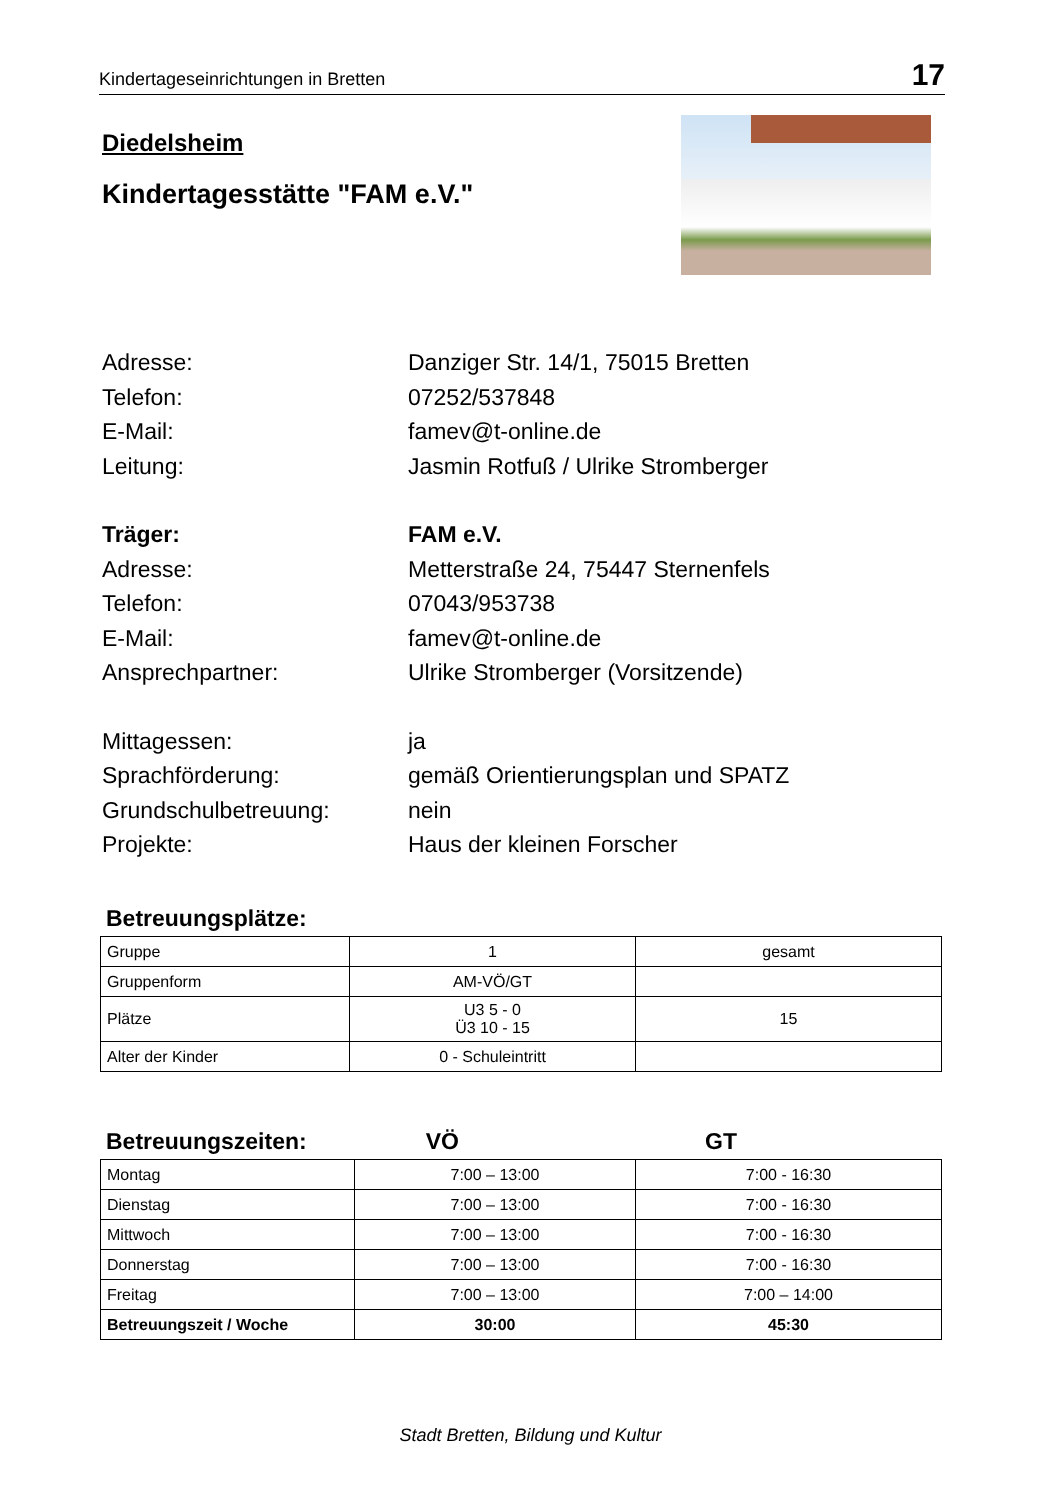Kindertageseinrichtungen in Bretten 17
Diedelsheim
Kindertagesstätte "FAM e.V."
Adresse: Danziger Str. 14/1, 75015 Bretten
Telefon: 07252/537848
E-Mail: famev@t-online.de
Leitung: Jasmin Rotfuß / Ulrike Stromberger
Träger: FAM e.V.
Adresse: Metterstraße 24, 75447 Sternenfels
Telefon: 07043/953738
E-Mail: famev@t-online.de
Ansprechpartner: Ulrike Stromberger (Vorsitzende)
Mittagessen: ja
Sprachförderung: gemäß Orientierungsplan und SPATZ
Grundschulbetreuung: nein
Projekte: Haus der kleinen Forscher
Betreuungsplätze:
| Gruppe | 1 | gesamt |
| Gruppenform | AM-VÖ/GT | |
| Plätze | U3 5 - 0 Ü3 10 - 15 | 15 |
| Alter der Kinder | 0 - Schuleintritt | |
Betreuungszeiten: VÖ GT
| Montag | 7:00 – 13:00 | 7:00 - 16:30 |
| Dienstag | 7:00 – 13:00 | 7:00 - 16:30 |
| Mittwoch | 7:00 – 13:00 | 7:00 - 16:30 |
| Donnerstag | 7:00 – 13:00 | 7:00 - 16:30 |
| Freitag | 7:00 – 13:00 | 7:00 – 14:00 |
| Betreuungszeit / Woche | 30:00 | 45:30 |
Stadt Bretten, Bildung und Kultur